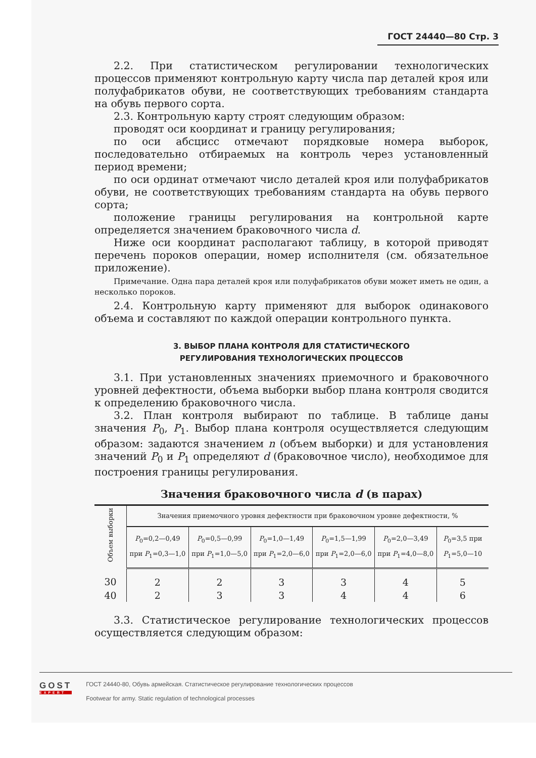ГОСТ 24440—80 Стр. 3
2.2. При статистическом регулировании технологических процессов применяют контрольную карту числа пар деталей кроя или полуфабрикатов обуви, не соответствующих требованиям стандарта на обувь первого сорта.
2.3. Контрольную карту строят следующим образом:
проводят оси координат и границу регулирования;
по оси абсцисс отмечают порядковые номера выборок, последовательно отбираемых на контроль через установленный период времени;
по оси ординат отмечают число деталей кроя или полуфабрикатов обуви, не соответствующих требованиям стандарта на обувь первого сорта;
положение границы регулирования на контрольной карте определяется значением браковочного числа d.
Ниже оси координат располагают таблицу, в которой приводят перечень пороков операции, номер исполнителя (см. обязательное приложение).
Примечание. Одна пара деталей кроя или полуфабрикатов обуви может иметь не один, а несколько пороков.
2.4. Контрольную карту применяют для выборок одинакового объема и составляют по каждой операции контрольного пункта.
3. ВЫБОР ПЛАНА КОНТРОЛЯ ДЛЯ СТАТИСТИЧЕСКОГО
РЕГУЛИРОВАНИЯ ТЕХНОЛОГИЧЕСКИХ ПРОЦЕССОВ
3.1. При установленных значениях приемочного и браковочного уровней дефектности, объема выборки выбор плана контроля сводится к определению браковочного числа.
3.2. План контроля выбирают по таблице. В таблице даны значения P<sub>0</sub>, P<sub>1</sub>. Выбор плана контроля осуществляется следующим образом: задаются значением n (объем выборки) и для установления значений P<sub>0</sub> и P<sub>1</sub> определяют d (браковочное число), необходимое для построения границы регулирования.
Значения браковочного числа d (в парах)
| Объем выборки | Значения приемочного уровня дефектности при браковочном уровне дефектности, % | | | | | |
| --- | --- | --- | --- | --- | --- | --- |
| | P<sub>0</sub>=0,2—0,49 при P<sub>1</sub>=0,3—1,0 | P<sub>0</sub>=0,5—0,99 при P<sub>1</sub>=1,0—5,0 | P<sub>0</sub>=1,0—1,49 при P<sub>1</sub>=2,0—6,0 | P<sub>0</sub>=1,5—1,99 при P<sub>1</sub>=2,0—6,0 | P<sub>0</sub>=2,0—3,49 при P<sub>1</sub>=4,0—8,0 | P<sub>0</sub>=3,5 при P<sub>1</sub>=5,0—10 |
| 30 | 2 | 2 | 3 | 3 | 4 | 5 |
| 40 | 2 | 3 | 3 | 4 | 4 | 6 |
3.3. Статистическое регулирование технологических процессов осуществляется следующим образом:
GOST
EXPERT
ГОСТ 24440-80, Обувь армейская. Статистическое регулирование технологических процессов
Footwear for army. Static regulation of technological processes